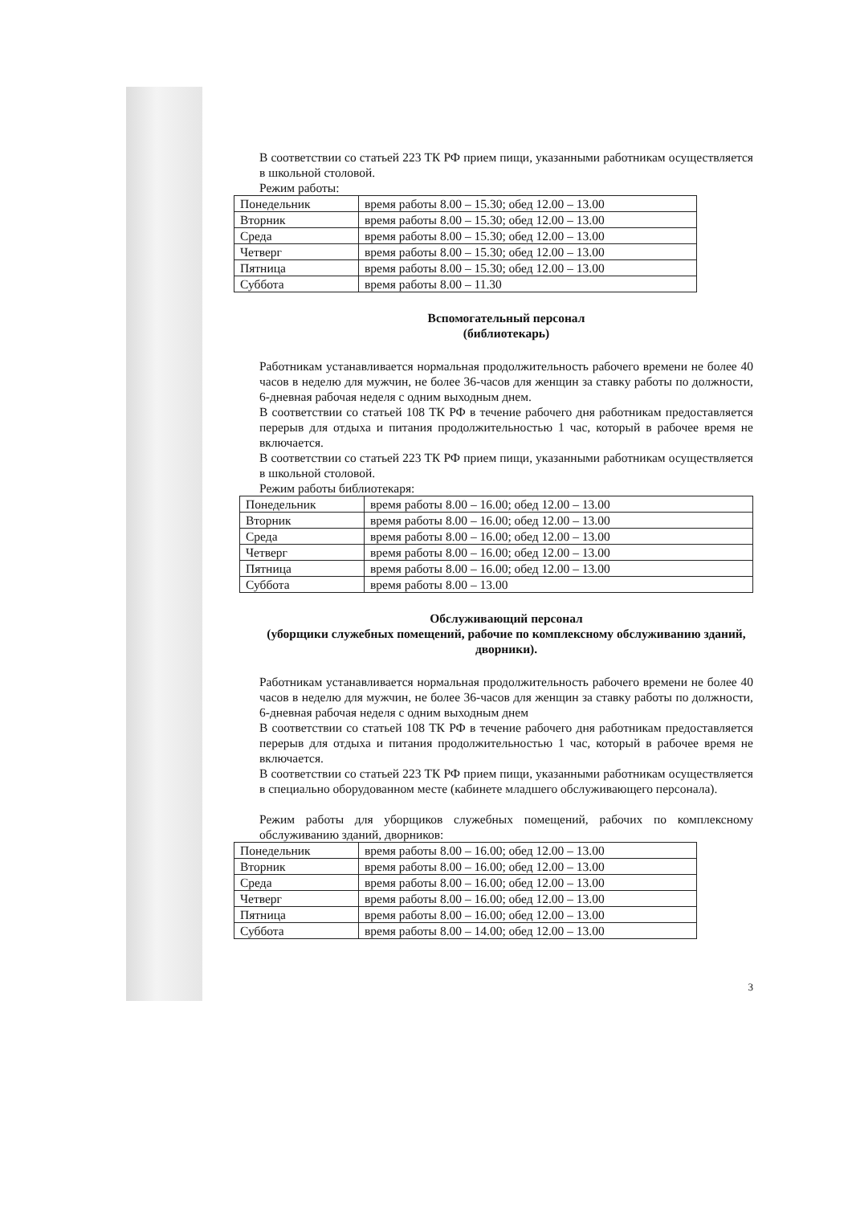В соответствии со статьей 223 ТК РФ прием пищи, указанными работникам осуществляется в школьной столовой.
Режим работы:
| Понедельник | время работы 8.00 – 15.30; обед 12.00 – 13.00 |
| Вторник | время работы 8.00 – 15.30; обед 12.00 – 13.00 |
| Среда | время работы 8.00 – 15.30; обед 12.00 – 13.00 |
| Четверг | время работы 8.00 – 15.30; обед 12.00 – 13.00 |
| Пятница | время работы 8.00 – 15.30; обед 12.00 – 13.00 |
| Суббота | время работы 8.00 – 11.30 |
Вспомогательный персонал
(библиотекарь)
Работникам устанавливается нормальная продолжительность рабочего времени не более 40 часов в неделю для мужчин, не более 36-часов для женщин за ставку работы по должности, 6-дневная рабочая неделя с одним выходным днем.
В соответствии со статьей 108 ТК РФ в течение рабочего дня работникам предоставляется перерыв для отдыха и питания продолжительностью 1 час, который в рабочее время не включается.
В соответствии со статьей 223 ТК РФ прием пищи, указанными работникам осуществляется в школьной столовой.
Режим работы библиотекаря:
| Понедельник | время работы 8.00 – 16.00; обед 12.00 – 13.00 |
| Вторник | время работы 8.00 – 16.00; обед 12.00 – 13.00 |
| Среда | время работы 8.00 – 16.00; обед 12.00 – 13.00 |
| Четверг | время работы 8.00 – 16.00; обед 12.00 – 13.00 |
| Пятница | время работы 8.00 – 16.00; обед 12.00 – 13.00 |
| Суббота | время работы 8.00 – 13.00 |
Обслуживающий персонал
(уборщики служебных помещений, рабочие по комплексному обслуживанию зданий, дворники).
Работникам устанавливается нормальная продолжительность рабочего времени не более 40 часов в неделю для мужчин, не более 36-часов для женщин за ставку работы по должности, 6-дневная рабочая неделя с одним выходным днем
В соответствии со статьей 108 ТК РФ в течение рабочего дня работникам предоставляется перерыв для отдыха и питания продолжительностью 1 час, который в рабочее время не включается.
В соответствии со статьей 223 ТК РФ прием пищи, указанными работникам осуществляется в специально оборудованном месте (кабинете младшего обслуживающего персонала).
Режим работы для уборщиков служебных помещений, рабочих по комплексному обслуживанию зданий, дворников:
| Понедельник | время работы 8.00 – 16.00; обед 12.00 – 13.00 |
| Вторник | время работы 8.00 – 16.00; обед 12.00 – 13.00 |
| Среда | время работы 8.00 – 16.00; обед 12.00 – 13.00 |
| Четверг | время работы 8.00 – 16.00; обед 12.00 – 13.00 |
| Пятница | время работы 8.00 – 16.00; обед 12.00 – 13.00 |
| Суббота | время работы 8.00 – 14.00; обед 12.00 – 13.00 |
3